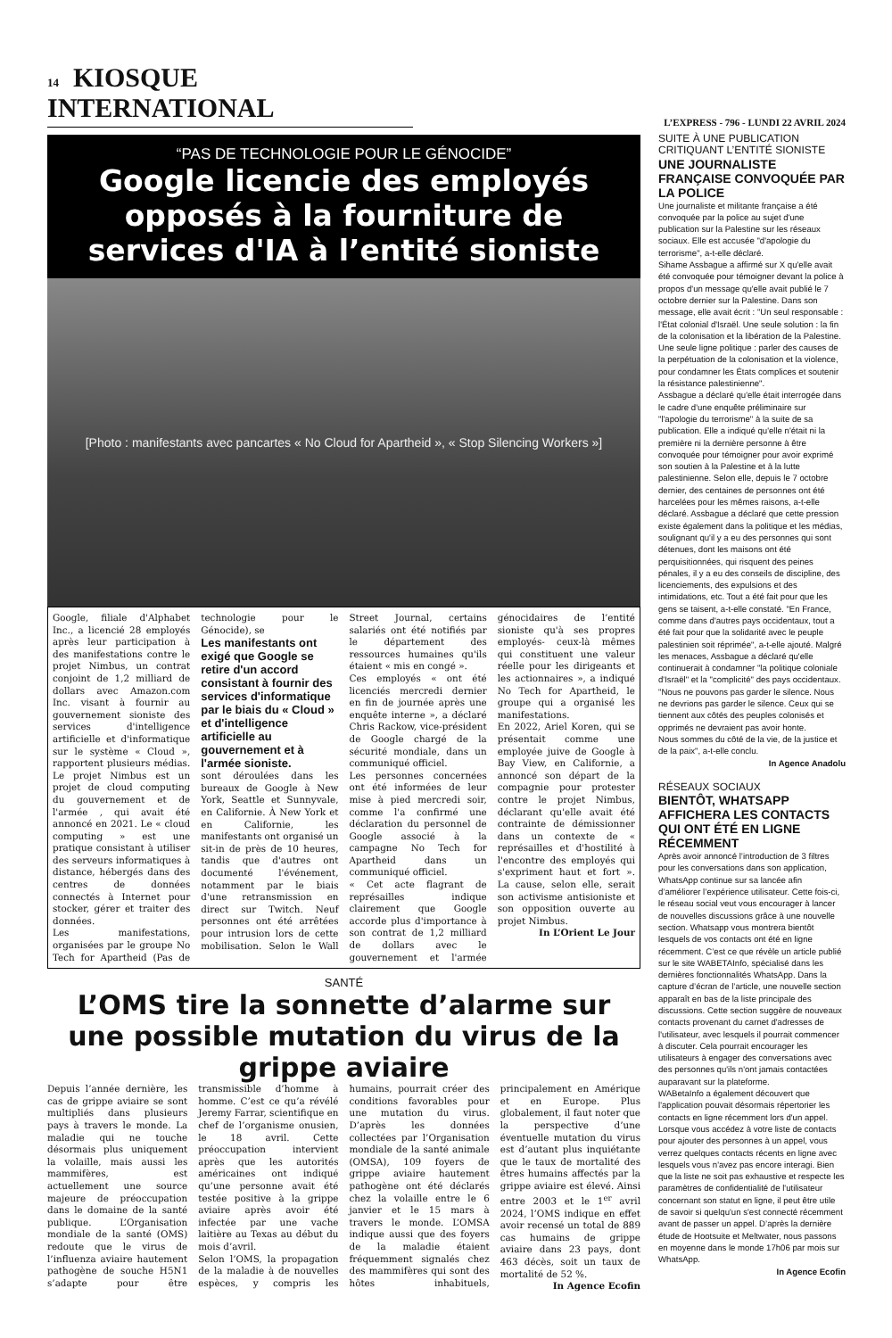14 KIOSQUE INTERNATIONAL
L’EXPRESS - 796 - LUNDI 22 AVRIL 2024
“PAS DE TECHNOLOGIE POUR LE GÉNOCIDE”
Google licencie des employés opposés à la fourniture de services d'IA à l’entité sioniste
[Photo : manifestants avec pancartes « No Cloud for Apartheid », « Stop Silencing Workers »]
Google, filiale d'Alphabet Inc., a licencié 28 employés après leur participation à des manifestations contre le projet Nimbus, un contrat conjoint de 1,2 milliard de dollars avec Amazon.com Inc. visant à fournir au gouvernement sioniste des services d'intelligence artificielle et d'informatique sur le système « Cloud », rapportent plusieurs médias. Le projet Nimbus est un projet de cloud computing du gouvernement et de l'armée , qui avait été annoncé en 2021. Le « cloud computing » est une pratique consistant à utiliser des serveurs informatiques à distance, hébergés dans des centres de données connectés à Internet pour stocker, gérer et traiter des données.
Les manifestations, organisées par le groupe No Tech for Apartheid (Pas de technologie pour le Génocide), se
Les manifestants ont exigé que Google se retire d'un accord consistant à fournir des services d'informatique par le biais du « Cloud » et d'intelligence artificielle au gouvernement et à l'armée sioniste.
sont déroulées dans les bureaux de Google à New York, Seattle et Sunnyvale, en Californie. À New York et en Californie, les manifestants ont organisé un sit-in de près de 10 heures, tandis que d'autres ont documenté l'événement, notamment par le biais d'une retransmission en direct sur Twitch. Neuf personnes ont été arrêtées pour intrusion lors de cette mobilisation. Selon le Wall Street Journal, certains salariés ont été notifiés par le département des ressources humaines qu'ils étaient « mis en congé ».
Ces employés « ont été licenciés mercredi dernier en fin de journée après une enquête interne », a déclaré Chris Rackow, vice-président de Google chargé de la sécurité mondiale, dans un communiqué officiel.
Les personnes concernées ont été informées de leur mise à pied mercredi soir, comme l'a confirmé une déclaration du personnel de Google associé à la campagne No Tech for Apartheid dans un communiqué officiel.
« Cet acte flagrant de représailles indique clairement que Google accorde plus d'importance à son contrat de 1,2 milliard de dollars avec le gouvernement et l'armée génocidaires de l’entité sioniste qu'à ses propres employés- ceux-là mêmes qui constituent une valeur réelle pour les dirigeants et les actionnaires », a indiqué No Tech for Apartheid, le groupe qui a organisé les manifestations.
En 2022, Ariel Koren, qui se présentait comme une employée juive de Google à Bay View, en Californie, a annoncé son départ de la compagnie pour protester contre le projet Nimbus, déclarant qu'elle avait été contrainte de démissionner dans un contexte de « représailles et d'hostilité à l'encontre des employés qui s'expriment haut et fort ». La cause, selon elle, serait son activisme antisioniste et son opposition ouverte au projet Nimbus.
In L’Orient Le Jour
SANTÉ
L’OMS tire la sonnette d’alarme sur une possible mutation du virus de la grippe aviaire
Depuis l’année dernière, les cas de grippe aviaire se sont multipliés dans plusieurs pays à travers le monde. La maladie qui ne touche désormais plus uniquement la volaille, mais aussi les mammifères, est actuellement une source majeure de préoccupation dans le domaine de la santé publique. L’Organisation mondiale de la santé (OMS) redoute que le virus de l’influenza aviaire hautement pathogène de souche H5N1 s’adapte pour être transmissible d’homme à homme. C’est ce qu’a révélé Jeremy Farrar, scientifique en chef de l’organisme onusien, le 18 avril. Cette préoccupation intervient après que les autorités américaines ont indiqué qu’une personne avait été testée positive à la grippe aviaire après avoir été infectée par une vache laitière au Texas au début du mois d’avril.
Selon l’OMS, la propagation de la maladie à de nouvelles espèces, y compris les humains, pourrait créer des conditions favorables pour une mutation du virus. D’après les données collectées par l’Organisation mondiale de la santé animale (OMSA), 109 foyers de grippe aviaire hautement pathogène ont été déclarés chez la volaille entre le 6 janvier et le 15 mars à travers le monde. L’OMSA indique aussi que des foyers de la maladie étaient fréquemment signalés chez des mammifères qui sont des hôtes inhabituels, principalement en Amérique et en Europe. Plus globalement, il faut noter que la perspective d’une éventuelle mutation du virus est d’autant plus inquiétante que le taux de mortalité des êtres humains affectés par la grippe aviaire est élevé. Ainsi entre 2003 et le 1<sup>er</sup> avril 2024, l’OMS indique en effet avoir recensé un total de 889 cas humains de grippe aviaire dans 23 pays, dont 463 décès, soit un taux de mortalité de 52 %.
In Agence Ecofin
SUITE À UNE PUBLICATION CRITIQUANT L’ENTITÉ SIONISTE
UNE JOURNALISTE FRANÇAISE CONVOQUÉE PAR LA POLICE
Une journaliste et militante française a été convoquée par la police au sujet d'une publication sur la Palestine sur les réseaux sociaux. Elle est accusée "d'apologie du terrorisme", a-t-elle déclaré.
Sihame Assbague a affirmé sur X qu'elle avait été convoquée pour témoigner devant la police à propos d'un message qu'elle avait publié le 7 octobre dernier sur la Palestine. Dans son message, elle avait écrit : "Un seul responsable : l'État colonial d'Israël. Une seule solution : la fin de la colonisation et la libération de la Palestine. Une seule ligne politique : parler des causes de la perpétuation de la colonisation et la violence, pour condamner les États complices et soutenir la résistance palestinienne".
Assbague a déclaré qu'elle était interrogée dans le cadre d'une enquête préliminaire sur "l'apologie du terrorisme" à la suite de sa publication. Elle a indiqué qu'elle n'était ni la première ni la dernière personne à être convoquée pour témoigner pour avoir exprimé son soutien à la Palestine et à la lutte palestinienne. Selon elle, depuis le 7 octobre dernier, des centaines de personnes ont été harcelées pour les mêmes raisons, a-t-elle déclaré. Assbague a déclaré que cette pression existe également dans la politique et les médias, soulignant qu'il y a eu des personnes qui sont détenues, dont les maisons ont été perquisitionnées, qui risquent des peines pénales, il y a eu des conseils de discipline, des licenciements, des expulsions et des intimidations, etc. Tout a été fait pour que les gens se taisent, a-t-elle constaté. "En France, comme dans d'autres pays occidentaux, tout a été fait pour que la solidarité avec le peuple palestinien soit réprimée", a-t-elle ajouté. Malgré les menaces, Assbague a déclaré qu'elle continuerait à condamner "la politique coloniale d'Israël" et la "complicité" des pays occidentaux. "Nous ne pouvons pas garder le silence. Nous ne devrions pas garder le silence. Ceux qui se tiennent aux côtés des peuples colonisés et opprimés ne devraient pas avoir honte.
Nous sommes du côté de la vie, de la justice et de la paix", a-t-elle conclu.
In Agence Anadolu
RÉSEAUX SOCIAUX
BIENTÔT, WHATSAPP AFFICHERA LES CONTACTS QUI ONT ÉTÉ EN LIGNE RÉCEMMENT
Après avoir annoncé l’introduction de 3 filtres pour les conversations dans son application, WhatsApp continue sur sa lancée afin d’améliorer l’expérience utilisateur. Cette fois-ci, le réseau social veut vous encourager à lancer de nouvelles discussions grâce à une nouvelle section. Whatsapp vous montrera bientôt lesquels de vos contacts ont été en ligne récemment. C’est ce que révèle un article publié sur le site WABETAInfo, spécialisé dans les dernières fonctionnalités WhatsApp. Dans la capture d’écran de l’article, une nouvelle section apparaît en bas de la liste principale des discussions. Cette section suggère de nouveaux contacts provenant du carnet d'adresses de l'utilisateur, avec lesquels il pourrait commencer à discuter. Cela pourrait encourager les utilisateurs à engager des conversations avec des personnes qu'ils n'ont jamais contactées auparavant sur la plateforme.
WABetaInfo a également découvert que l'application pouvait désormais répertorier les contacts en ligne récemment lors d'un appel. Lorsque vous accédez à votre liste de contacts pour ajouter des personnes à un appel, vous verrez quelques contacts récents en ligne avec lesquels vous n'avez pas encore interagi. Bien que la liste ne soit pas exhaustive et respecte les paramètres de confidentialité de l'utilisateur concernant son statut en ligne, il peut être utile de savoir si quelqu'un s'est connecté récemment avant de passer un appel. D’après la dernière étude de Hootsuite et Meltwater, nous passons en moyenne dans le monde 17h06 par mois sur WhatsApp.
In Agence Ecofin